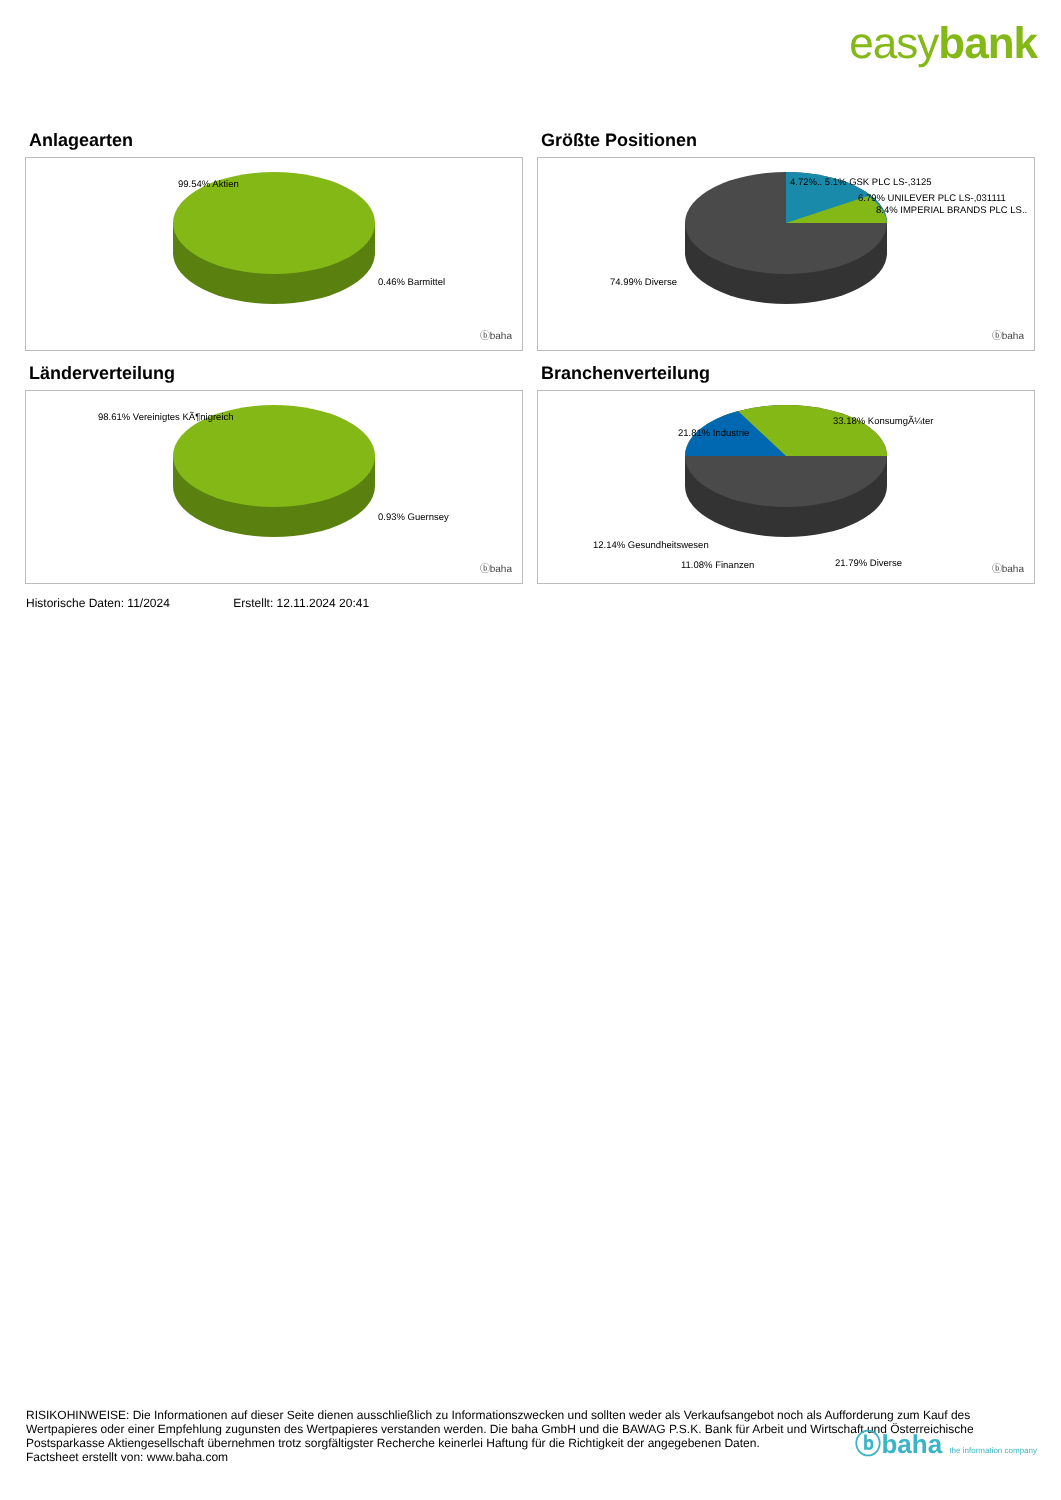easybank
Anlagearten
99.54% Aktien
0.46% Barmittel
ⓑbaha
Größte Positionen
4.72%.. 5.1% GSK PLC LS-,3125
6.79% UNILEVER PLC LS-,031111
8.4% IMPERIAL BRANDS PLC LS..
74.99% Diverse
ⓑbaha
Länderverteilung
98.61% Vereinigtes KÃ¶nigreich
0.93% Guernsey
ⓑbaha
Branchenverteilung
21.81% Industrie
33.18% KonsumgÃ¼ter
12.14% Gesundheitswesen
21.79% Diverse
11.08% Finanzen ⓑbaha
Historische Daten: 11/2024 Erstellt: 12.11.2024 20:41
RISIKOHINWEISE: Die Informationen auf dieser Seite dienen ausschließlich zu Informationszwecken und sollten weder als Verkaufsangebot noch als Aufforderung zum Kauf des Wertpapieres oder einer Empfehlung zugunsten des Wertpapieres verstanden werden. Die baha GmbH und die BAWAG P.S.K. Bank für Arbeit und Wirtschaft und Österreichische Postsparkasse Aktiengesellschaft übernehmen trotz sorgfältigster Recherche keinerlei Haftung für die Richtigkeit der angegebenen Daten.
Factsheet erstellt von: www.baha.com
ⓑbaha the information company